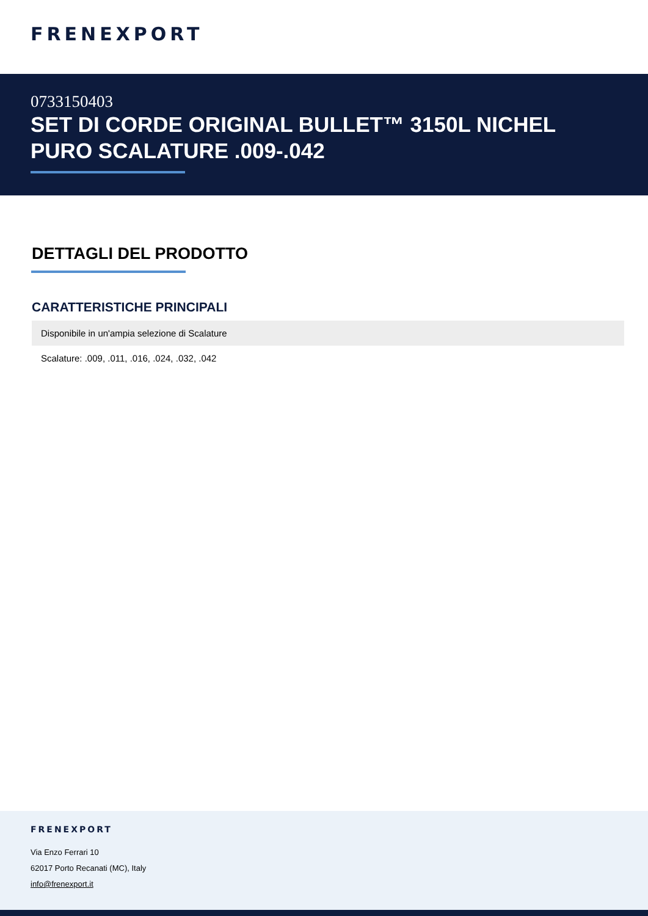FRENEXPORT
0733150403
SET DI CORDE ORIGINAL BULLET™ 3150L NICHEL PURO SCALATURE .009-.042
DETTAGLI DEL PRODOTTO
CARATTERISTICHE PRINCIPALI
| Disponibile in un'ampia selezione di Scalature |
| Scalature: .009, .011, .016, .024, .032, .042 |
FRENEXPORT
Via Enzo Ferrari 10
62017 Porto Recanati (MC), Italy
info@frenexport.it